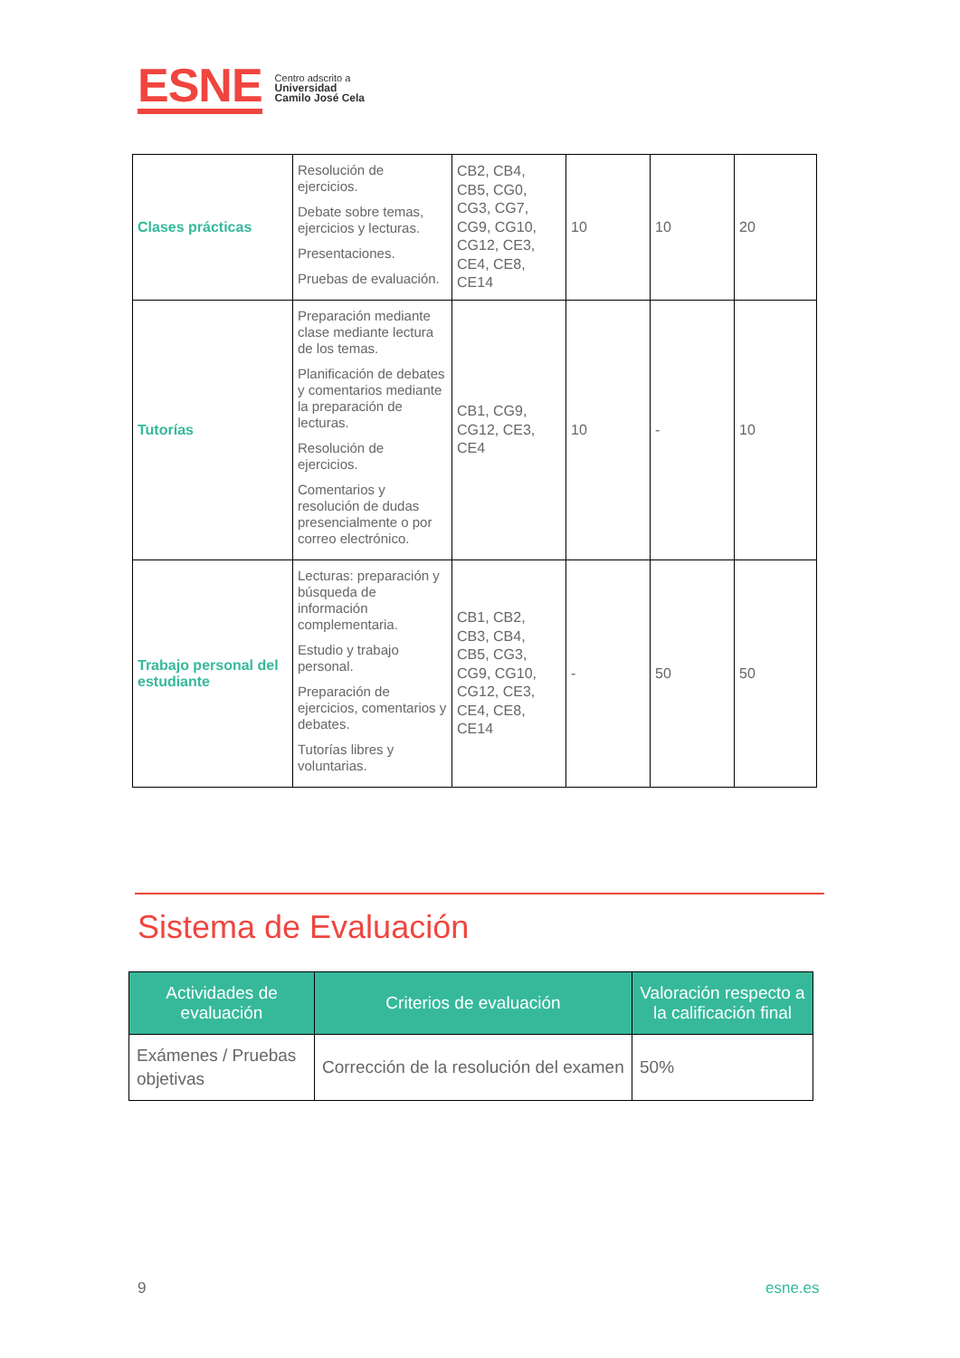ESNE
Centro adscrito a
Universidad
Camilo José Cela
| Clases prácticas | Resolución de ejercicios. Debate sobre temas, ejercicios y lecturas. Presentaciones. Pruebas de evaluación. | CB2, CB4, CB5, CG0, CG3, CG7, CG9, CG10, CG12, CE3, CE4, CE8, CE14 | 10 | 10 | 20 |
| Tutorías | Preparación mediante clase mediante lectura de los temas. Planificación de debates y comentarios mediante la preparación de lecturas. Resolución de ejercicios. Comentarios y resolución de dudas presencialmente o por correo electrónico. | CB1, CG9, CG12, CE3, CE4 | 10 | - | 10 |
| Trabajo personal del estudiante | Lecturas: preparación y búsqueda de información complementaria. Estudio y trabajo personal. Preparación de ejercicios, comentarios y debates. Tutorías libres y voluntarias. | CB1, CB2, CB3, CB4, CB5, CG3, CG9, CG10, CG12, CE3, CE4, CE8, CE14 | - | 50 | 50 |
Sistema de Evaluación
| Actividades de evaluación | Criterios de evaluación | Valoración respecto a la calificación final |
| --- | --- | --- |
| Exámenes / Pruebas objetivas | Corrección de la resolución del examen | 50% |
9 esne.es